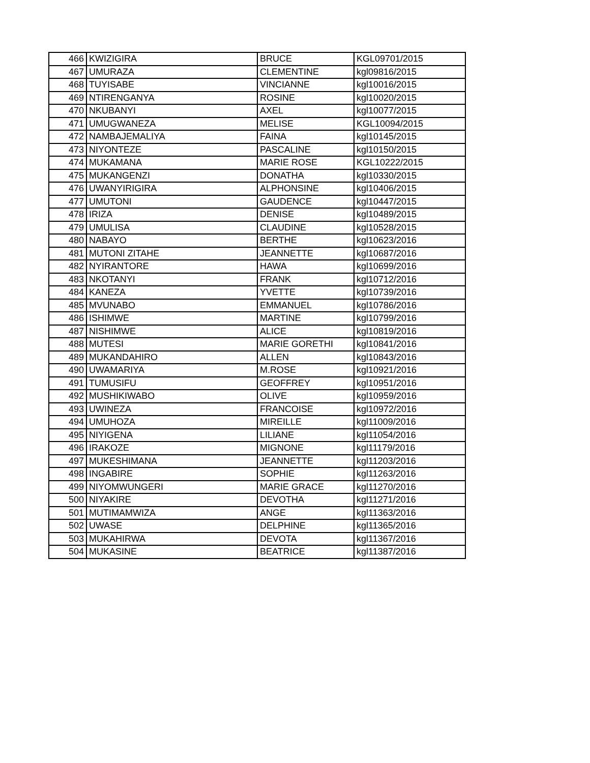| 466 | KWIZIGIRA | BRUCE | KGL09701/2015 |
| 467 | UMURAZA | CLEMENTINE | kgl09816/2015 |
| 468 | TUYISABE | VINCIANNE | kgl10016/2015 |
| 469 | NTIRENGANYA | ROSINE | kgl10020/2015 |
| 470 | NKUBANYI | AXEL | kgl10077/2015 |
| 471 | UMUGWANEZA | MELISE | KGL10094/2015 |
| 472 | NAMBAJEMALIYA | FAINA | kgl10145/2015 |
| 473 | NIYONTEZE | PASCALINE | kgl10150/2015 |
| 474 | MUKAMANA | MARIE ROSE | KGL10222/2015 |
| 475 | MUKANGENZI | DONATHA | kgl10330/2015 |
| 476 | UWANYIRIGIRA | ALPHONSINE | kgl10406/2015 |
| 477 | UMUTONI | GAUDENCE | kgl10447/2015 |
| 478 | IRIZA | DENISE | kgl10489/2015 |
| 479 | UMULISA | CLAUDINE | kgl10528/2015 |
| 480 | NABAYO | BERTHE | kgl10623/2016 |
| 481 | MUTONI ZITAHE | JEANNETTE | kgl10687/2016 |
| 482 | NYIRANTORE | HAWA | kgl10699/2016 |
| 483 | NKOTANYI | FRANK | kgl10712/2016 |
| 484 | KANEZA | YVETTE | kgl10739/2016 |
| 485 | MVUNABO | EMMANUEL | kgl10786/2016 |
| 486 | ISHIMWE | MARTINE | kgl10799/2016 |
| 487 | NISHIMWE | ALICE | kgl10819/2016 |
| 488 | MUTESI | MARIE GORETHI | kgl10841/2016 |
| 489 | MUKANDAHIRO | ALLEN | kgl10843/2016 |
| 490 | UWAMARIYA | M.ROSE | kgl10921/2016 |
| 491 | TUMUSIFU | GEOFFREY | kgl10951/2016 |
| 492 | MUSHIKIWABO | OLIVE | kgl10959/2016 |
| 493 | UWINEZA | FRANCOISE | kgl10972/2016 |
| 494 | UMUHOZA | MIREILLE | kgl11009/2016 |
| 495 | NIYIGENA | LILIANE | kgl11054/2016 |
| 496 | IRAKOZE | MIGNONE | kgl11179/2016 |
| 497 | MUKESHIMANA | JEANNETTE | kgl11203/2016 |
| 498 | INGABIRE | SOPHIE | kgl11263/2016 |
| 499 | NIYOMWUNGERI | MARIE GRACE | kgl11270/2016 |
| 500 | NIYAKIRE | DEVOTHA | kgl11271/2016 |
| 501 | MUTIMAMWIZA | ANGE | kgl11363/2016 |
| 502 | UWASE | DELPHINE | kgl11365/2016 |
| 503 | MUKAHIRWA | DEVOTA | kgl11367/2016 |
| 504 | MUKASINE | BEATRICE | kgl11387/2016 |